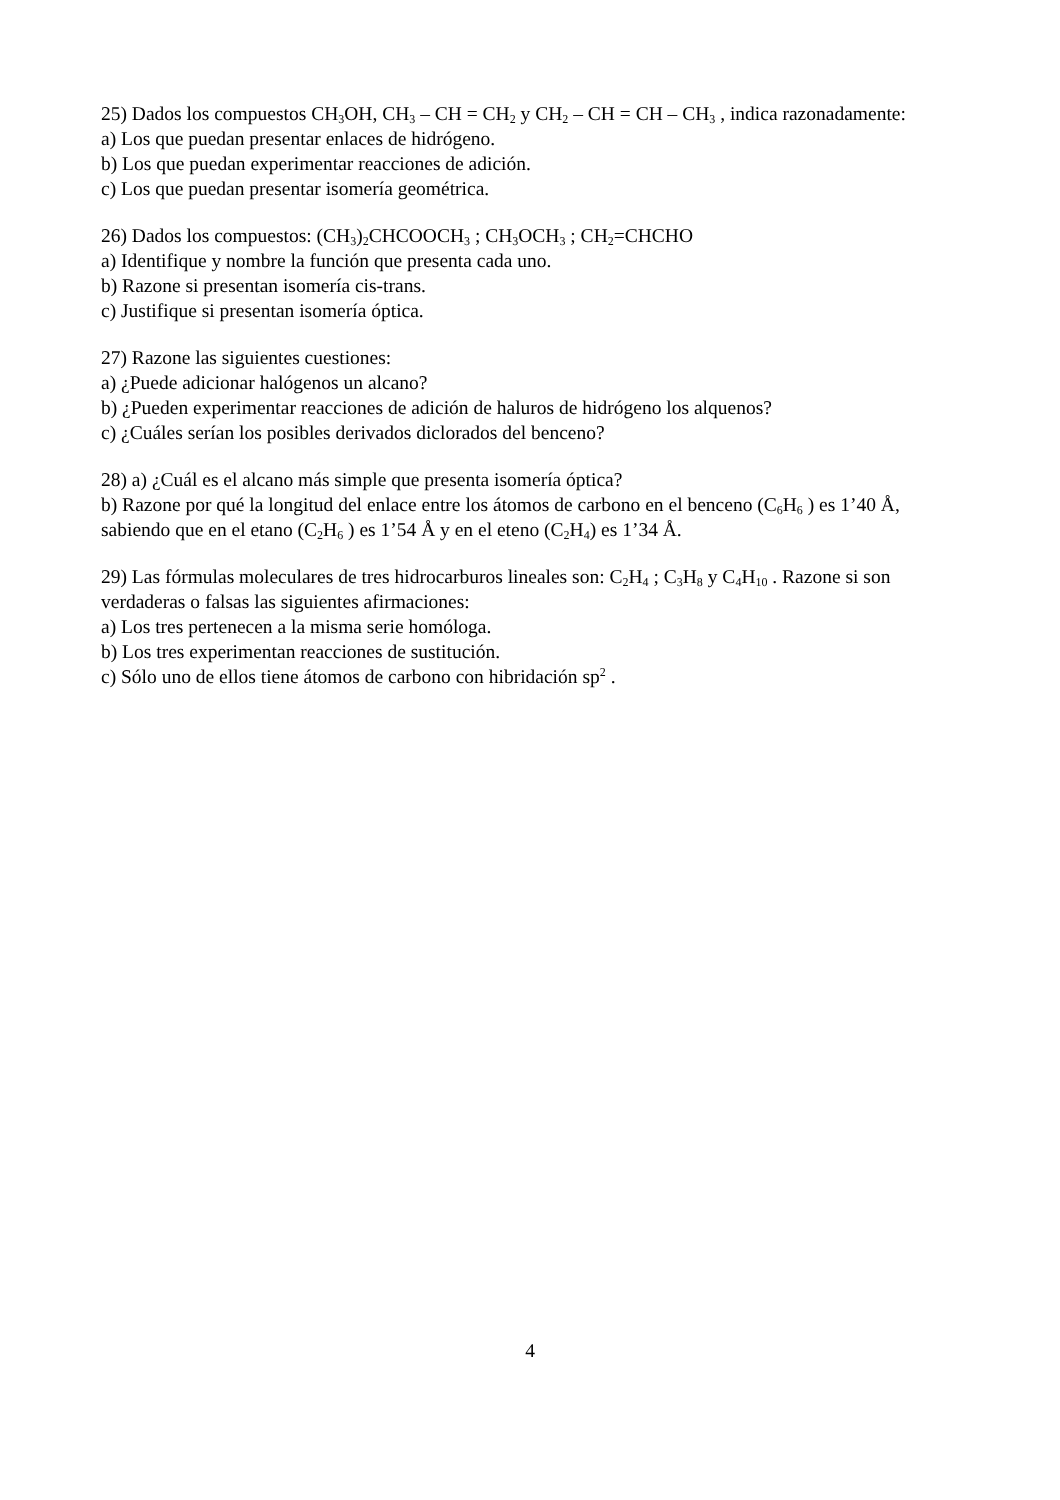25) Dados los compuestos CH<sub>3</sub>OH, CH<sub>3</sub> – CH = CH<sub>2</sub> y CH<sub>2</sub> – CH = CH – CH<sub>3</sub> , indica razonadamente:
a) Los que puedan presentar enlaces de hidrógeno.
b) Los que puedan experimentar reacciones de adición.
c) Los que puedan presentar isomería geométrica.
26) Dados los compuestos: (CH<sub>3</sub>)<sub>2</sub>CHCOOCH<sub>3</sub> ; CH<sub>3</sub>OCH<sub>3</sub> ; CH<sub>2</sub>=CHCHO
a) Identifique y nombre la función que presenta cada uno.
b) Razone si presentan isomería cis-trans.
c) Justifique si presentan isomería óptica.
27) Razone las siguientes cuestiones:
a) ¿Puede adicionar halógenos un alcano?
b) ¿Pueden experimentar reacciones de adición de haluros de hidrógeno los alquenos?
c) ¿Cuáles serían los posibles derivados diclorados del benceno?
28) a) ¿Cuál es el alcano más simple que presenta isomería óptica?
b) Razone por qué la longitud del enlace entre los átomos de carbono en el benceno (C<sub>6</sub>H<sub>6</sub> ) es 1’40 Å, sabiendo que en el etano (C<sub>2</sub>H<sub>6</sub> ) es 1’54 Å y en el eteno (C<sub>2</sub>H<sub>4</sub>) es 1’34 Å.
29) Las fórmulas moleculares de tres hidrocarburos lineales son: C<sub>2</sub>H<sub>4</sub> ; C<sub>3</sub>H<sub>8</sub> y C<sub>4</sub>H<sub>10</sub> . Razone si son verdaderas o falsas las siguientes afirmaciones:
a) Los tres pertenecen a la misma serie homóloga.
b) Los tres experimentan reacciones de sustitución.
c) Sólo uno de ellos tiene átomos de carbono con hibridación sp<sup>2</sup> .
4